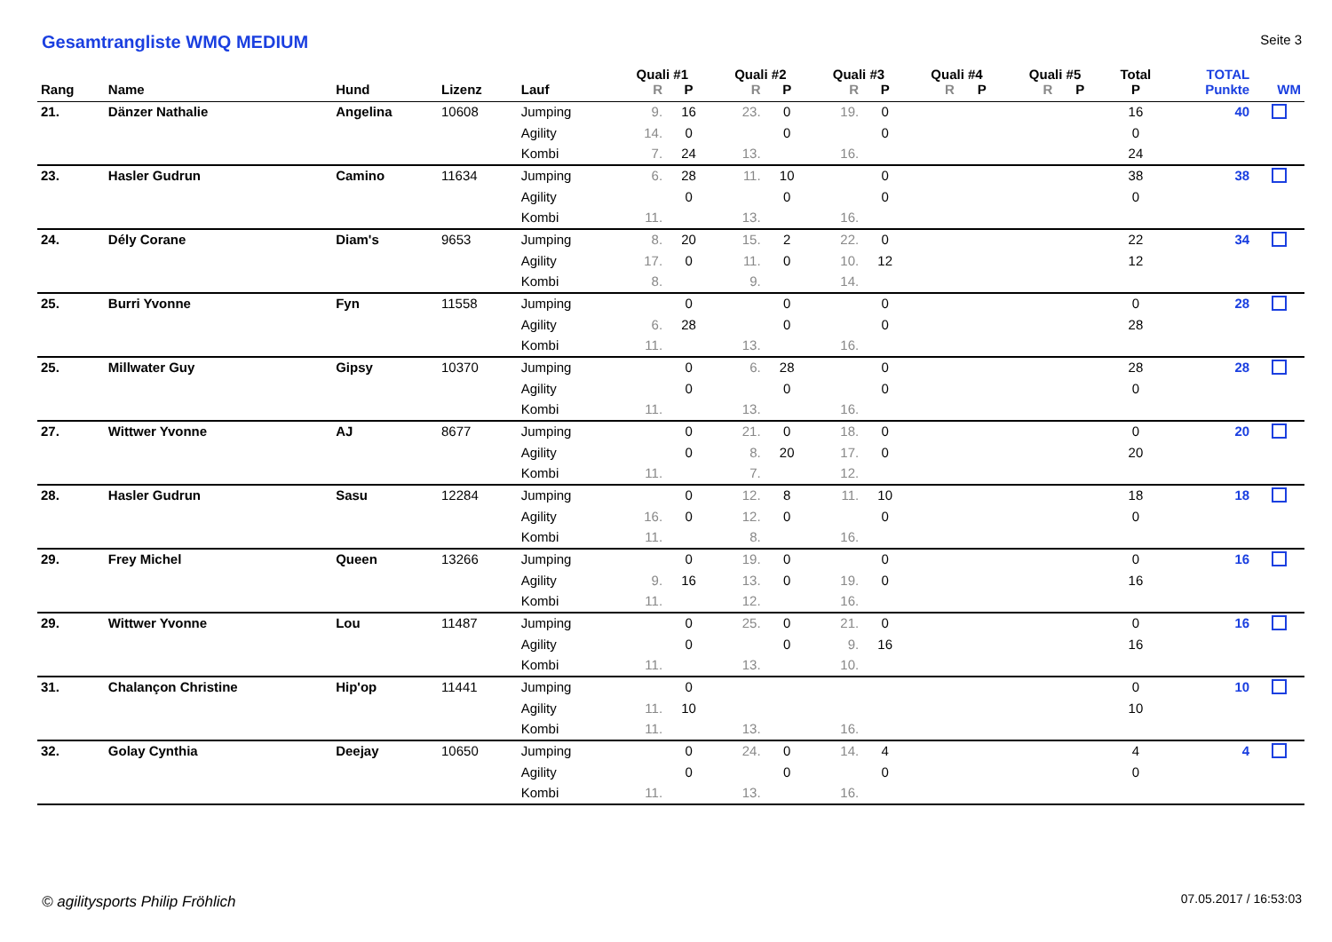Gesamtrangliste WMQ MEDIUM Seite 3
| | | | | | Quali #1 | | Quali #2 | | Quali #3 | | Quali #4 | | Quali #5 | | Total | TOTAL | |
| --- | --- | --- | --- | --- | --- | --- | --- | --- | --- | --- | --- | --- | --- | --- | --- | --- | --- |
| Rang | Name | Hund | Lizenz | Lauf | R | P | R | P | R | P | R | P | R | P | P | Punkte | WM |
| 21. | Dänzer Nathalie | Angelina | 10608 | Jumping | 9. | 16 | 23. | 0 | 19. | 0 | | | | | 16 | 40 | |
| | | | | Agility | 14. | 0 | | 0 | | 0 | | | | | 0 | | |
| | | | | Kombi | 7. | 24 | 13. | | 16. | | | | | | 24 | | |
| 23. | Hasler Gudrun | Camino | 11634 | Jumping | 6. | 28 | 11. | 10 | | 0 | | | | | 38 | 38 | |
| | | | | Agility | | 0 | | 0 | | 0 | | | | | 0 | | |
| | | | | Kombi | 11. | | 13. | | 16. | | | | | | | | |
| 24. | Dély Corane | Diam's | 9653 | Jumping | 8. | 20 | 15. | 2 | 22. | 0 | | | | | 22 | 34 | |
| | | | | Agility | 17. | 0 | 11. | 0 | 10. | 12 | | | | | 12 | | |
| | | | | Kombi | 8. | | 9. | | 14. | | | | | | | | |
| 25. | Burri Yvonne | Fyn | 11558 | Jumping | | 0 | | 0 | | 0 | | | | | 0 | 28 | |
| | | | | Agility | 6. | 28 | | 0 | | 0 | | | | | 28 | | |
| | | | | Kombi | 11. | | 13. | | 16. | | | | | | | | |
| 25. | Millwater Guy | Gipsy | 10370 | Jumping | | 0 | 6. | 28 | | 0 | | | | | 28 | 28 | |
| | | | | Agility | | 0 | | 0 | | 0 | | | | | 0 | | |
| | | | | Kombi | 11. | | 13. | | 16. | | | | | | | | |
| 27. | Wittwer Yvonne | AJ | 8677 | Jumping | | 0 | 21. | 0 | 18. | 0 | | | | | 0 | 20 | |
| | | | | Agility | | 0 | 8. | 20 | 17. | 0 | | | | | 20 | | |
| | | | | Kombi | 11. | | 7. | | 12. | | | | | | | | |
| 28. | Hasler Gudrun | Sasu | 12284 | Jumping | | 0 | 12. | 8 | 11. | 10 | | | | | 18 | 18 | |
| | | | | Agility | 16. | 0 | 12. | 0 | | 0 | | | | | 0 | | |
| | | | | Kombi | 11. | | 8. | | 16. | | | | | | | | |
| 29. | Frey Michel | Queen | 13266 | Jumping | | 0 | 19. | 0 | | 0 | | | | | 0 | 16 | |
| | | | | Agility | 9. | 16 | 13. | 0 | 19. | 0 | | | | | 16 | | |
| | | | | Kombi | 11. | | 12. | | 16. | | | | | | | | |
| 29. | Wittwer Yvonne | Lou | 11487 | Jumping | | 0 | 25. | 0 | 21. | 0 | | | | | 0 | 16 | |
| | | | | Agility | | 0 | | 0 | 9. | 16 | | | | | 16 | | |
| | | | | Kombi | 11. | | 13. | | 10. | | | | | | | | |
| 31. | Chalançon Christine | Hip'op | 11441 | Jumping | | 0 | | | | | | | | | 0 | 10 | |
| | | | | Agility | 11. | 10 | | | | | | | | | 10 | | |
| | | | | Kombi | 11. | | 13. | | 16. | | | | | | | | |
| 32. | Golay Cynthia | Deejay | 10650 | Jumping | | 0 | 24. | 0 | 14. | 4 | | | | | 4 | 4 | |
| | | | | Agility | | 0 | | 0 | | 0 | | | | | 0 | | |
| | | | | Kombi | 11. | | 13. | | 16. | | | | | | | | |
© agilitysports Philip Fröhlich
07.05.2017 / 16:53:03